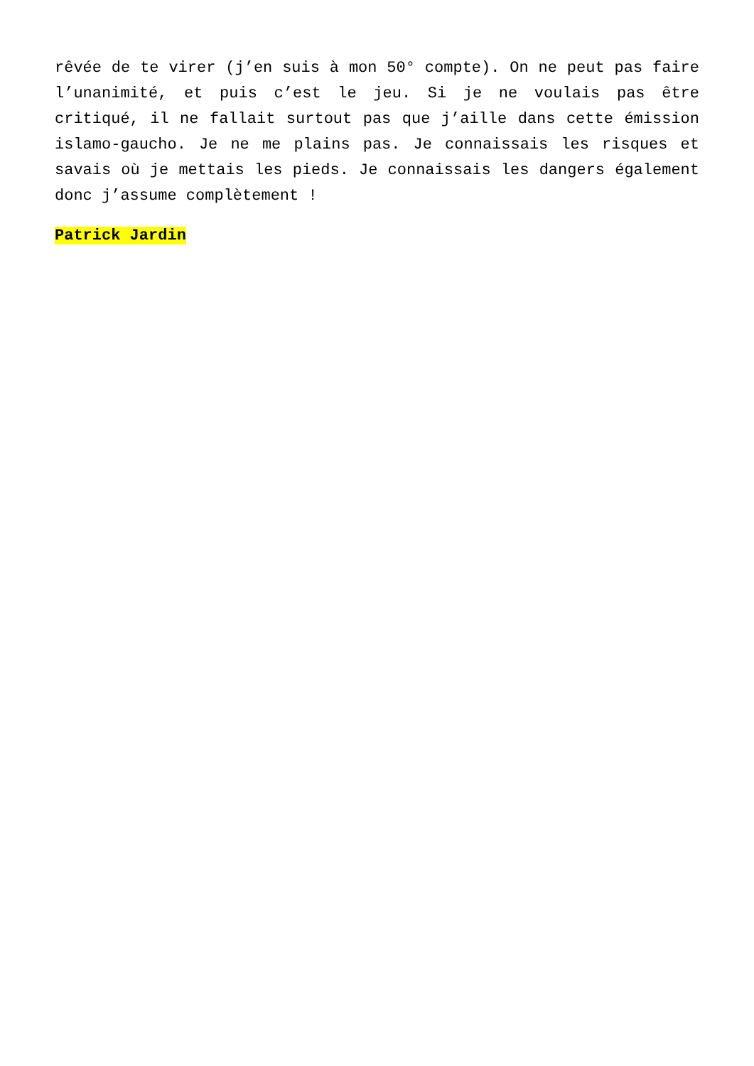rêvée de te virer (j’en suis à mon 50° compte). On ne peut pas faire l’unanimité, et puis c’est le jeu. Si je ne voulais pas être critiqué, il ne fallait surtout pas que j’aille dans cette émission islamo-gaucho. Je ne me plains pas. Je connaissais les risques et savais où je mettais les pieds. Je connaissais les dangers également donc j’assume complètement !
Patrick Jardin